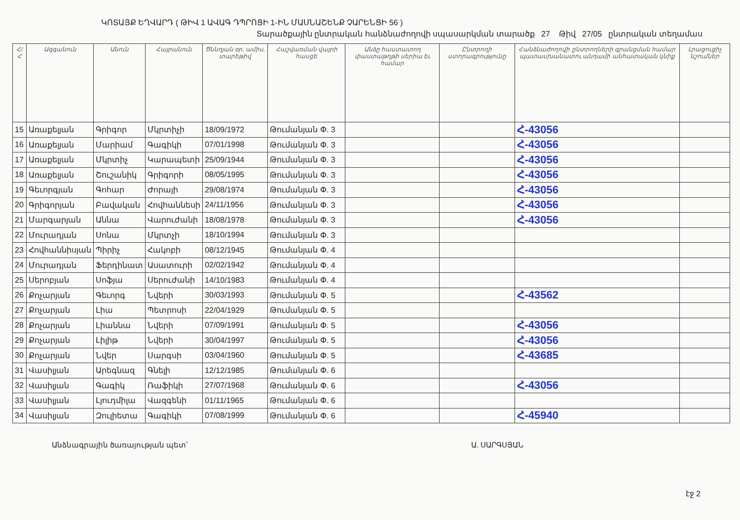ԿՈՏԱՅՔ ԵՂՎԱՐԴ ( ԹԻՎ 1 ԱՎԱԳ ԴՊՐՈՑԻ 1-ԻՆ ՄԱՍՆԱՇԵՆՔ ՉԱՐԵՆՑԻ 56 )
Տարածքային ընտրական հանձնաժողովի սպասարկման տարածք 27 Թիվ 27/05 ընտրական տեղամաս
| Հ/Հ | Ազգանուն | Անուն | Հայրանուն | Ծննդյան օր, ամիս, տարեթիվ | Հաշվառման վայրի հասցե | Անձը հաստատող փաստաթղթի սերիա եւ համար | Ընտրողի ստորագրությունը | Հանձնաժողովի ընտրողների գրանցման համար պատասխանատու անդամի անհատական կնիք | Լրացուցիչ նշումներ |
| --- | --- | --- | --- | --- | --- | --- | --- | --- | --- |
| 15 | Առաքելյան | Գրիգոր | Մկրտիչի | 18/09/1972 | Թումանյան Փ. 3 | | | Հ-43056 | |
| 16 | Առաքելյան | Մարիամ | Գագիկի | 07/01/1998 | Թումանյան Փ. 3 | | | Հ-43056 | |
| 17 | Առաքելյան | Մկրտիչ | Կարապետի | 25/09/1944 | Թումանյան Փ. 3 | | | Հ-43056 | |
| 18 | Առաքելյան | Շուշանիկ | Գրիգորի | 08/05/1995 | Թումանյան Փ. 3 | | | Հ-43056 | |
| 19 | Գեւորգյան | Գոհար | Ժորայի | 29/08/1974 | Թումանյան Փ. 3 | | | Հ-43056 | |
| 20 | Գրիգորյան | Բավական | Հովհաննեսի | 24/11/1956 | Թումանյան Փ. 3 | | | Հ-43056 | |
| 21 | Մարգարյան | Աննա | Վարուժանի | 18/08/1978 | Թումանյան Փ. 3 | | | Հ-43056 | |
| 22 | Մուրադյան | Սոնա | Մկրտչի | 18/10/1994 | Թումանյան Փ. 3 | | | | |
| 23 | Հովհաննիսյան | Պիրիչ | Հակոբի | 08/12/1945 | Թումանյան Փ. 4 | | | | |
| 24 | Մուրադյան | Ֆերդինատ | Ասատուրի | 02/02/1942 | Թումանյան Փ. 4 | | | | |
| 25 | Սերոբյան | Սոֆյա | Սերուժանի | 14/10/1983 | Թումանյան Փ. 4 | | | | |
| 26 | Քոչարյան | Գեւորգ | Նվերի | 30/03/1993 | Թումանյան Փ. 5 | | | Հ-43562 | |
| 27 | Քոչարյան | Լիա | Պետրոսի | 22/04/1929 | Թումանյան Փ. 5 | | | | |
| 28 | Քոչարյան | Լիաննա | Նվերի | 07/09/1991 | Թումանյան Փ. 5 | | | Հ-43056 | |
| 29 | Քոչարյան | Լիլիթ | Նվերի | 30/04/1997 | Թումանյան Փ. 5 | | | Հ-43056 | |
| 30 | Քոչարյան | Նվեր | Սարգսի | 03/04/1960 | Թումանյան Փ. 5 | | | Հ-43685 | |
| 31 | Վասիլյան | Արեգնազ | Գնելի | 12/12/1985 | Թումանյան Փ. 6 | | | | |
| 32 | Վասիլյան | Գագիկ | Ռաֆիկի | 27/07/1968 | Թումանյան Փ. 6 | | | Հ-43056 | |
| 33 | Վասիլյան | Լյուդմիլա | Վազգենի | 01/11/1965 | Թումանյան Փ. 6 | | | | |
| 34 | Վասիլյան | Զուլիետա | Գագիկի | 07/08/1999 | Թումանյան Փ. 6 | | | Հ-45940 | |
Անձնագրային ծառայության պետ՝ Ա. ՍԱՐԳՍՅԱՆ
էջ 2